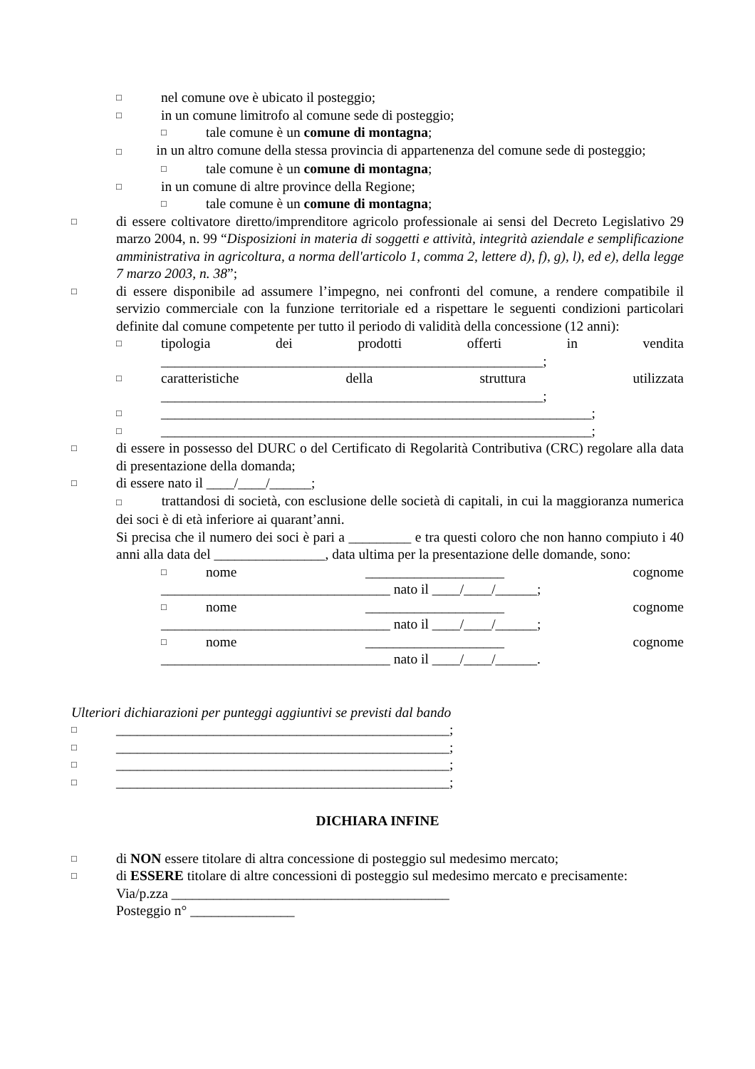□ nel comune ove è ubicato il posteggio;
□ in un comune limitrofo al comune sede di posteggio;
□ tale comune è un comune di montagna;
□ in un altro comune della stessa provincia di appartenenza del comune sede di posteggio;
□ tale comune è un comune di montagna;
□ in un comune di altre province della Regione;
□ tale comune è un comune di montagna;
□ di essere coltivatore diretto/imprenditore agricolo professionale ai sensi del Decreto Legislativo 29 marzo 2004, n. 99 “Disposizioni in materia di soggetti e attività, integrità aziendale e semplificazione amministrativa in agricoltura, a norma dell'articolo 1, comma 2, lettere d), f), g), l), ed e), della legge 7 marzo 2003, n. 38”;
□ di essere disponibile ad assumere l’impegno, nei confronti del comune, a rendere compatibile il servizio commerciale con la funzione territoriale ed a rispettare le seguenti condizioni particolari definite dal comune competente per tutto il periodo di validità della concessione (12 anni):
□ tipologia dei prodotti offerti in vendita
_______________________________________________________;
□ caratteristiche della struttura utilizzata
_______________________________________________________;
□ ______________________________________________________________;
□ ______________________________________________________________;
□ di essere in possesso del DURC o del Certificato di Regolarità Contributiva (CRC) regolare alla data di presentazione della domanda;
□ di essere nato il ____/____/______;
□ trattandosi di società, con esclusione delle società di capitali, in cui la maggioranza numerica dei soci è di età inferiore ai quarant’anni.
Si precisa che il numero dei soci è pari a _________ e tra questi coloro che non hanno compiuto i 40 anni alla data del ________________, data ultima per la presentazione delle domande, sono:
□ nome ____________________ cognome
_________________________________ nato il ____/____/______;
□ nome ____________________ cognome
_________________________________ nato il ____/____/______;
□ nome ____________________ cognome
_________________________________ nato il ____/____/______.
Ulteriori dichiarazioni per punteggi aggiuntivi se previsti dal bando
□ ________________________________________________;
□ ________________________________________________;
□ ________________________________________________;
□ ________________________________________________;
DICHIARA INFINE
□ di NON essere titolare di altra concessione di posteggio sul medesimo mercato;
□ di ESSERE titolare di altre concessioni di posteggio sul medesimo mercato e precisamente:
Via/p.zza ________________________________________
Posteggio n° _______________